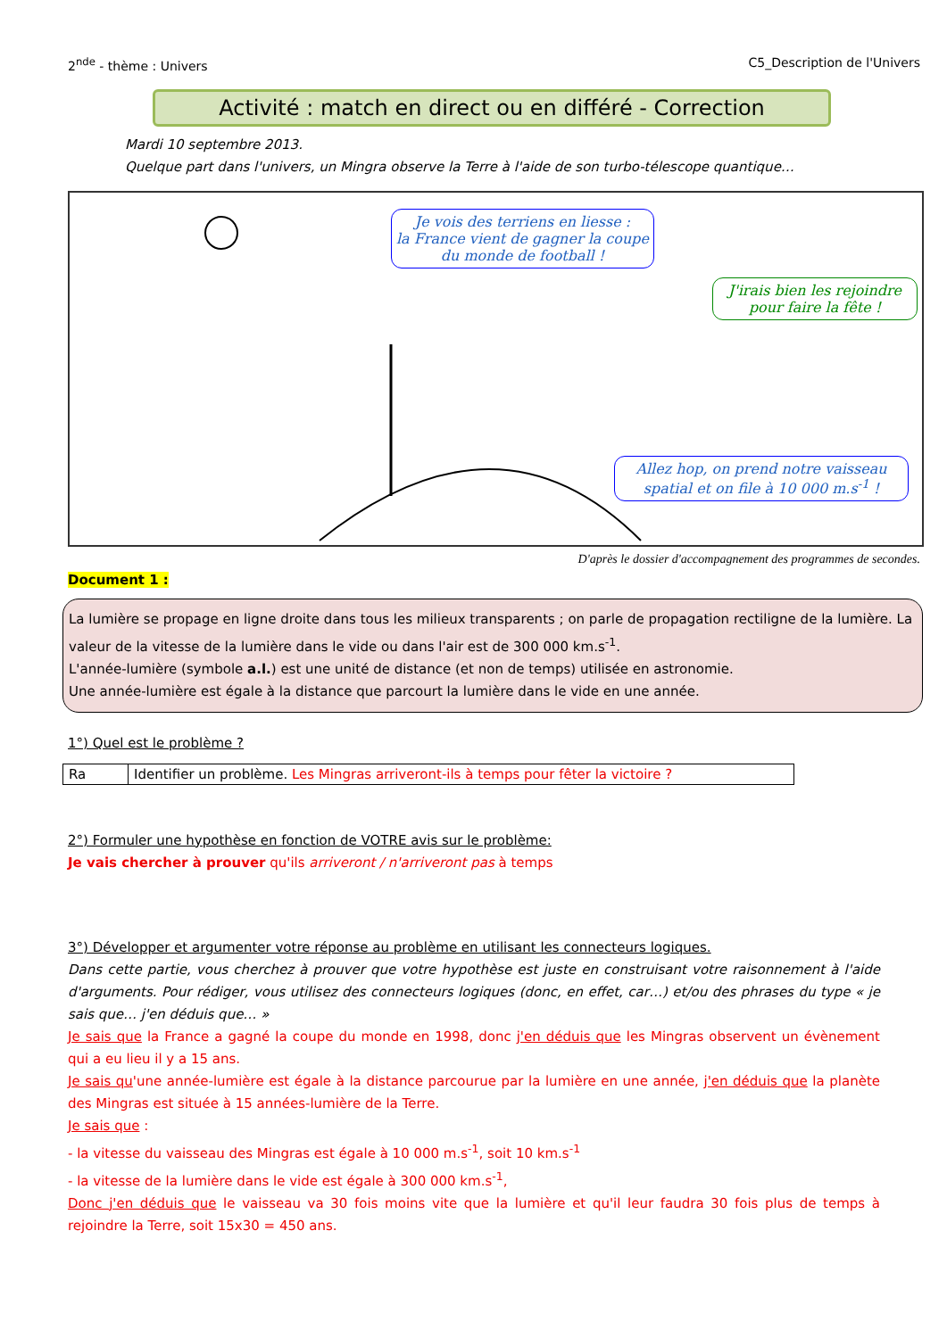2<sup>nde</sup> - thème : Univers C5_Description de l'Univers
Activité : match en direct ou en différé - Correction
Mardi 10 septembre 2013.
Quelque part dans l'univers, un Mingra observe la Terre à l'aide de son turbo-télescope quantique…
Je vois des terriens en liesse :
la France vient de gagner la coupe du monde de football !
J'irais bien les rejoindre pour faire la fête !
Allez hop, on prend notre vaisseau spatial et on file à 10 000 m.s<sup>-1</sup> !
D'après le dossier d'accompagnement des programmes de secondes.
Document 1 :
La lumière se propage en ligne droite dans tous les milieux transparents ; on parle de propagation rectiligne de la lumière. La valeur de la vitesse de la lumière dans le vide ou dans l'air est de 300 000 km.s<sup>-1</sup>.
L'année-lumière (symbole a.l.) est une unité de distance (et non de temps) utilisée en astronomie.
Une année-lumière est égale à la distance que parcourt la lumière dans le vide en une année.
1°) Quel est le problème ?
| Ra | Identifier un problème. Les Mingras arriveront-ils à temps pour fêter la victoire ? |
2°) Formuler une hypothèse en fonction de VOTRE avis sur le problème:
Je vais chercher à prouver qu'ils arriveront / n'arriveront pas à temps
3°) Développer et argumenter votre réponse au problème en utilisant les connecteurs logiques.
Dans cette partie, vous cherchez à prouver que votre hypothèse est juste en construisant votre raisonnement à l'aide d'arguments. Pour rédiger, vous utilisez des connecteurs logiques (donc, en effet, car…) et/ou des phrases du type « je sais que… j'en déduis que… »
Je sais que la France a gagné la coupe du monde en 1998, donc j'en déduis que les Mingras observent un évènement qui a eu lieu il y a 15 ans.
Je sais qu'une année-lumière est égale à la distance parcourue par la lumière en une année, j'en déduis que la planète des Mingras est située à 15 années-lumière de la Terre.
Je sais que :
- la vitesse du vaisseau des Mingras est égale à 10 000 m.s<sup>-1</sup>, soit 10 km.s<sup>-1</sup>
- la vitesse de la lumière dans le vide est égale à 300 000 km.s<sup>-1</sup>,
Donc j'en déduis que le vaisseau va 30 fois moins vite que la lumière et qu'il leur faudra 30 fois plus de temps à rejoindre la Terre, soit 15x30 = 450 ans.